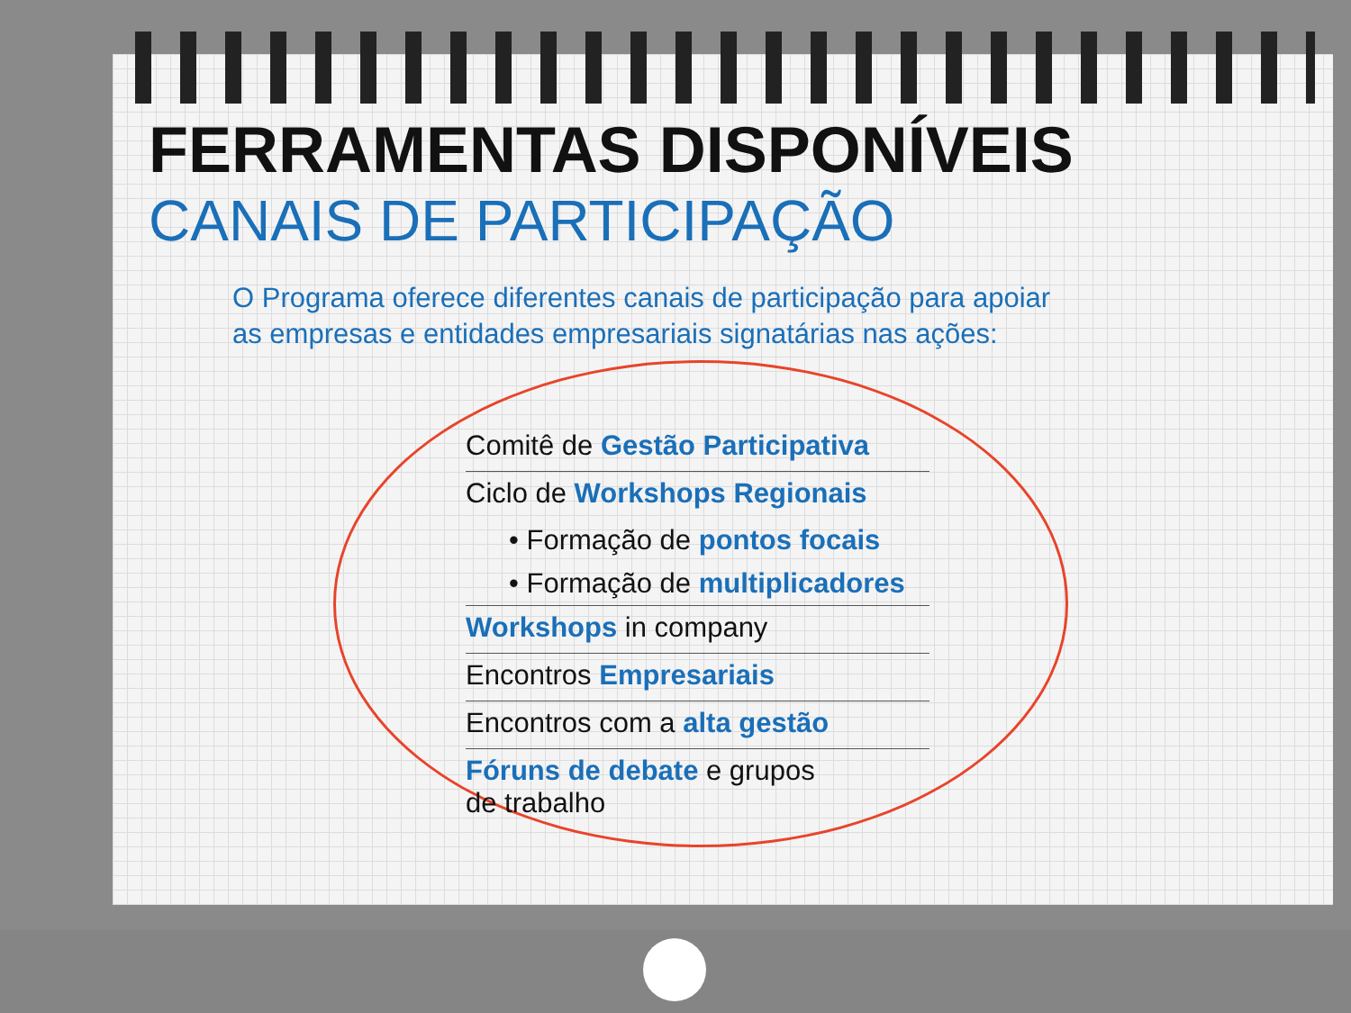FERRAMENTAS DISPONÍVEIS
CANAIS DE PARTICIPAÇÃO
O Programa oferece diferentes canais de participação para apoiar
as empresas e entidades empresariais signatárias nas ações:
Comitê de Gestão Participativa
Ciclo de Workshops Regionais
• Formação de pontos focais
• Formação de multiplicadores
Workshops in company
Encontros Empresariais
Encontros com a alta gestão
Fóruns de debate e grupos
de trabalho